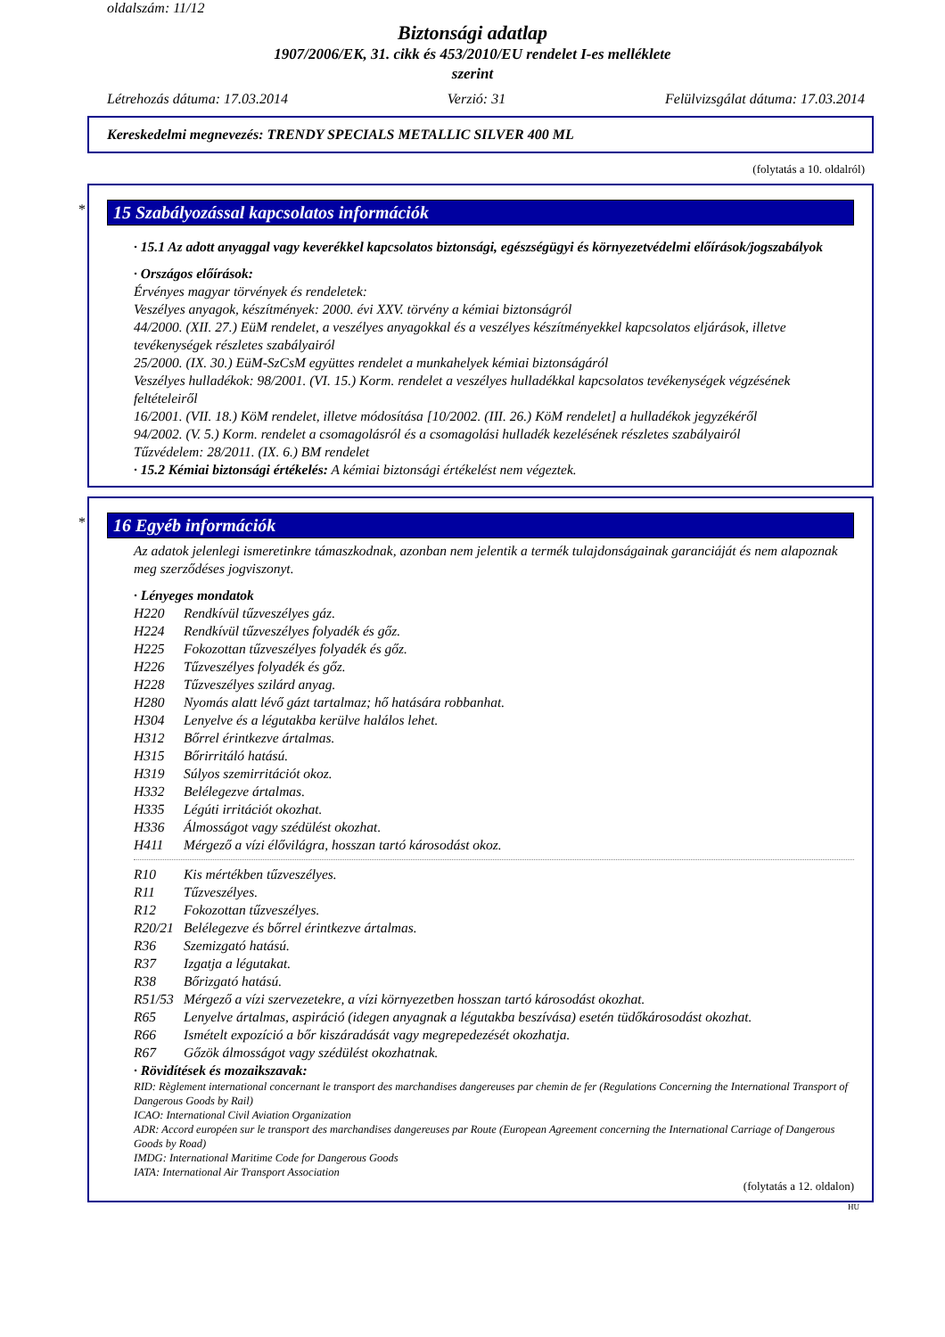oldalszám: 11/12
Biztonsági adatlap
1907/2006/EK, 31. cikk és 453/2010/EU rendelet I-es melléklete
szerint
Létrehozás dátuma: 17.03.2014 Verzió: 31 Felülvizsgálat dátuma: 17.03.2014
Kereskedelmi megnevezés: TRENDY SPECIALS METALLIC SILVER 400 ML
(folytatás a 10. oldalról)
*
15 Szabályozással kapcsolatos információk
· 15.1 Az adott anyaggal vagy keverékkel kapcsolatos biztonsági, egészségügyi és környezetvédelmi előírások/jogszabályok
· Országos előírások:
Érvényes magyar törvények és rendeletek:
Veszélyes anyagok, készítmények: 2000. évi XXV. törvény a kémiai biztonságról
44/2000. (XII. 27.) EüM rendelet, a veszélyes anyagokkal és a veszélyes készítményekkel kapcsolatos eljárások, illetve tevékenységek részletes szabályairól
25/2000. (IX. 30.) EüM-SzCsM együttes rendelet a munkahelyek kémiai biztonságáról
Veszélyes hulladékok: 98/2001. (VI. 15.) Korm. rendelet a veszélyes hulladékkal kapcsolatos tevékenységek végzésének feltételeiről
16/2001. (VII. 18.) KöM rendelet, illetve módosítása [10/2002. (III. 26.) KöM rendelet] a hulladékok jegyzékéről
94/2002. (V. 5.) Korm. rendelet a csomagolásról és a csomagolási hulladék kezelésének részletes szabályairól
Tűzvédelem: 28/2011. (IX. 6.) BM rendelet
· 15.2 Kémiai biztonsági értékelés: A kémiai biztonsági értékelést nem végeztek.
*
16 Egyéb információk
Az adatok jelenlegi ismeretinkre támaszkodnak, azonban nem jelentik a termék tulajdonságainak garanciáját és nem alapoznak meg szerződéses jogviszonyt.
· Lényeges mondatok
H220 Rendkívül tűzveszélyes gáz.
H224 Rendkívül tűzveszélyes folyadék és gőz.
H225 Fokozottan tűzveszélyes folyadék és gőz.
H226 Tűzveszélyes folyadék és gőz.
H228 Tűzveszélyes szilárd anyag.
H280 Nyomás alatt lévő gázt tartalmaz; hő hatására robbanhat.
H304 Lenyelve és a légutakba kerülve halálos lehet.
H312 Bőrrel érintkezve ártalmas.
H315 Bőrirritáló hatású.
H319 Súlyos szemirritációt okoz.
H332 Belélegezve ártalmas.
H335 Légúti irritációt okozhat.
H336 Álmosságot vagy szédülést okozhat.
H411 Mérgező a vízi élővilágra, hosszan tartó károsodást okoz.
R10 Kis mértékben tűzveszélyes.
R11 Tűzveszélyes.
R12 Fokozottan tűzveszélyes.
R20/21 Belélegezve és bőrrel érintkezve ártalmas.
R36 Szemizgató hatású.
R37 Izgatja a légutakat.
R38 Bőrizgató hatású.
R51/53 Mérgező a vízi szervezetekre, a vízi környezetben hosszan tartó károsodást okozhat.
R65 Lenyelve ártalmas, aspiráció (idegen anyagnak a légutakba beszívása) esetén tüdőkárosodást okozhat.
R66 Ismételt expozíció a bőr kiszáradását vagy megrepedezését okozhatja.
R67 Gőzök álmosságot vagy szédülést okozhatnak.
· Rövidítések és mozaikszavak:
RID: Règlement international concernant le transport des marchandises dangereuses par chemin de fer (Regulations Concerning the International Transport of Dangerous Goods by Rail)
ICAO: International Civil Aviation Organization
ADR: Accord européen sur le transport des marchandises dangereuses par Route (European Agreement concerning the International Carriage of Dangerous Goods by Road)
IMDG: International Maritime Code for Dangerous Goods
IATA: International Air Transport Association
(folytatás a 12. oldalon)
HU